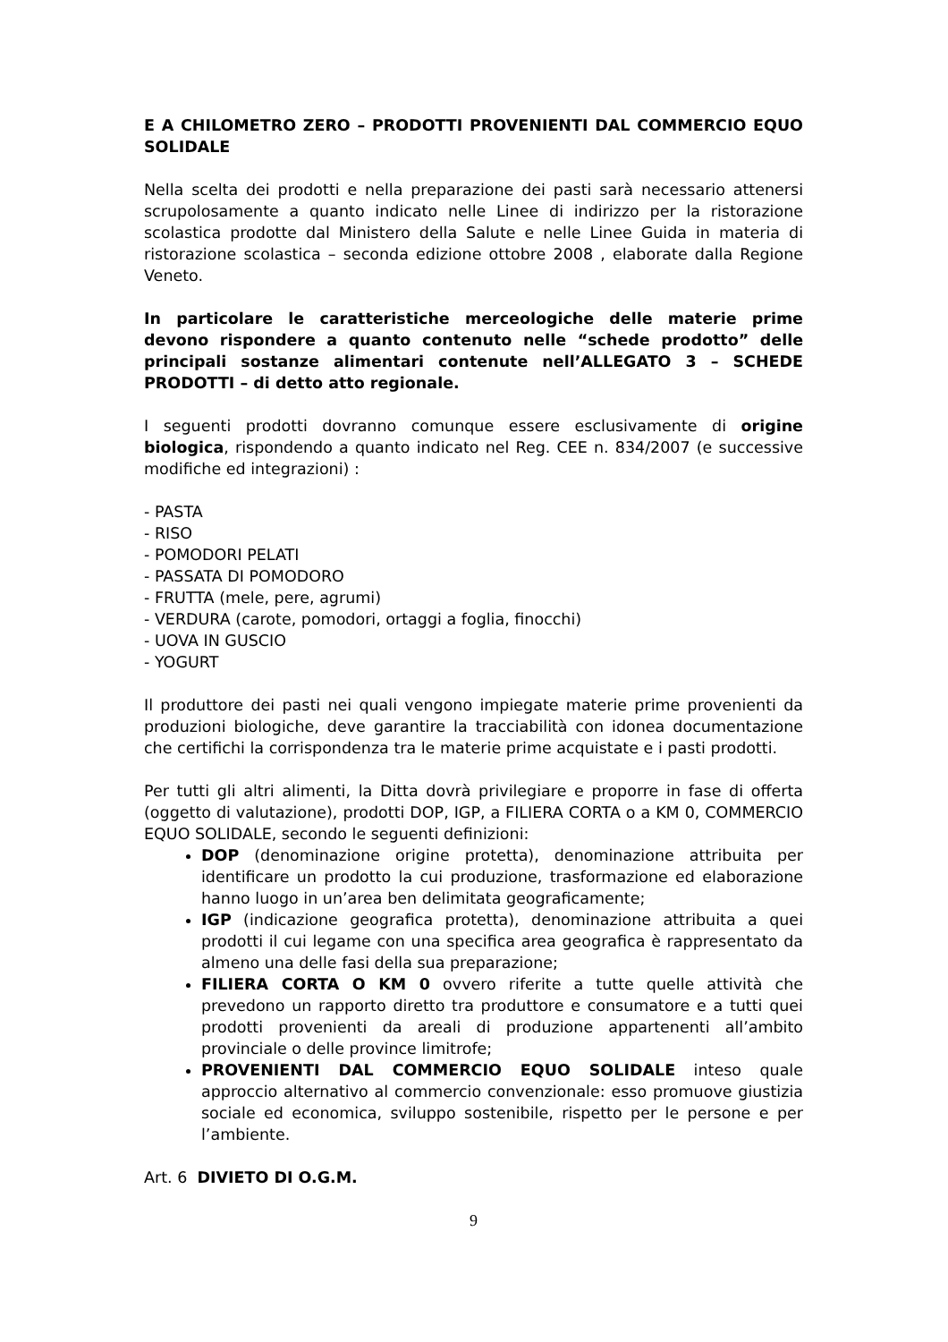E A CHILOMETRO ZERO – PRODOTTI PROVENIENTI DAL COMMERCIO EQUO SOLIDALE
Nella scelta dei prodotti e nella preparazione dei pasti sarà necessario attenersi scrupolosamente a quanto indicato nelle Linee di indirizzo per la ristorazione scolastica prodotte dal Ministero della Salute e nelle Linee Guida in materia di ristorazione scolastica – seconda edizione ottobre 2008 , elaborate dalla Regione Veneto.
In particolare le caratteristiche merceologiche delle materie prime devono rispondere a quanto contenuto nelle “schede prodotto” delle principali sostanze alimentari contenute nell’ALLEGATO 3 – SCHEDE PRODOTTI – di detto atto regionale.
I seguenti prodotti dovranno comunque essere esclusivamente di origine biologica, rispondendo a quanto indicato nel Reg. CEE n. 834/2007 (e successive modifiche ed integrazioni) :
- PASTA
- RISO
- POMODORI PELATI
- PASSATA DI POMODORO
- FRUTTA (mele, pere, agrumi)
- VERDURA (carote, pomodori, ortaggi a foglia, finocchi)
- UOVA IN GUSCIO
- YOGURT
Il produttore dei pasti nei quali vengono impiegate materie prime provenienti da produzioni biologiche, deve garantire la tracciabilità con idonea documentazione che certifichi la corrispondenza tra le materie prime acquistate e i pasti prodotti.
Per tutti gli altri alimenti, la Ditta dovrà privilegiare e proporre in fase di offerta (oggetto di valutazione), prodotti DOP, IGP, a FILIERA CORTA o a KM 0, COMMERCIO EQUO SOLIDALE, secondo le seguenti definizioni:
DOP (denominazione origine protetta), denominazione attribuita per identificare un prodotto la cui produzione, trasformazione ed elaborazione hanno luogo in un’area ben delimitata geograficamente;
IGP (indicazione geografica protetta), denominazione attribuita a quei prodotti il cui legame con una specifica area geografica è rappresentato da almeno una delle fasi della sua preparazione;
FILIERA CORTA O KM 0 ovvero riferite a tutte quelle attività che prevedono un rapporto diretto tra produttore e consumatore e a tutti quei prodotti provenienti da areali di produzione appartenenti all’ambito provinciale o delle province limitrofe;
PROVENIENTI DAL COMMERCIO EQUO SOLIDALE inteso quale approccio alternativo al commercio convenzionale: esso promuove giustizia sociale ed economica, sviluppo sostenibile, rispetto per le persone e per l’ambiente.
Art. 6 DIVIETO DI O.G.M.
9